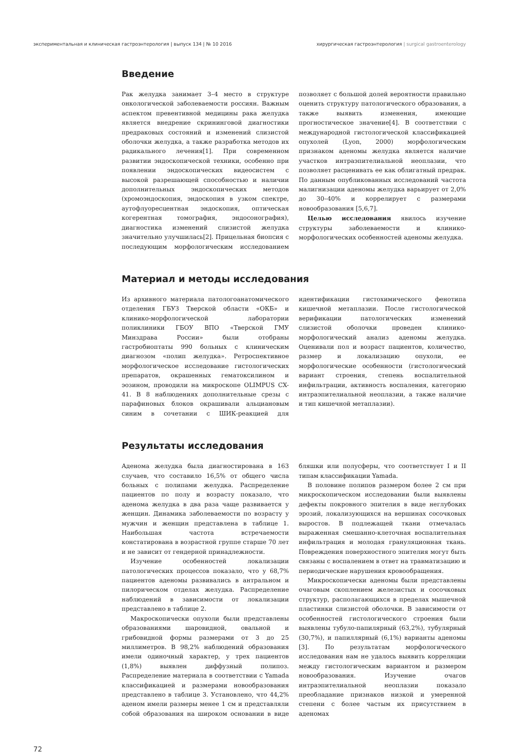экспериментальная и клиническая гастроэнтерология | выпуск 134 | № 10 2016 хирургическая гастроэнтерология | surgical gastroenterology
Введение
Рак желудка занимает 3–4 место в структуре онкологической заболеваемости россиян. Важным аспектом превентивной медицины рака желудка является внедрение скрининговой диагностики предраковых состояний и изменений слизистой оболочки желудка, а также разработка методов их радикального лечения[1]. При современном развитии эндоскопической техники, особенно при появлении эндоскопических видеосистем с высокой разрешающей способностью и наличии дополнительных эндоскопических методов (хромоэндоскопия, эндоскопия в узком спектре, аутофлуоресцентная эндоскопия, оптическая когерентная томография, эндосонография), диагностика изменений слизистой желудка значительно улучшилась[2]. Прицельная биопсия с последующим морфологическим исследованием позволяет с большой долей вероятности правильно оценить структуру патологического образования, а также выявить изменения, имеющие прогностическое значение[4]. В соответствии с международной гистологической классификацией опухолей (Lyon, 2000) морфологическим признаком аденомы желудка является наличие участков интраэпителиальной неоплазии, что позволяет расценивать ее как облигатный предрак. По данным опубликованных исследований частота малигнизации аденомы желудка варьирует от 2,0% до 30–40% и коррелирует с размерами новообразования [5,6,7].
Целью исследования явилось изучение структуры заболеваемости и клинико-морфологических особенностей аденомы желудка.
Материал и методы исследования
Из архивного материала патологоанатомического отделения ГБУЗ Тверской области «ОКБ» и клинико-морфологической лаборатории поликлиники ГБОУ ВПО «Тверской ГМУ Минздрава России» были отобраны гастробиоптаты 990 больных с клиническим диагнозом «полип желудка». Ретроспективное морфологическое исследование гистологических препаратов, окрашенных гематоксилином и эозином, проводили на микроскопе OLIMPUS CX-41. В 8 наблюдениях дополнительные срезы с парафиновых блоков окрашивали альциановым синим в сочетании с ШИК-реакцией для идентификации гистохимического фенотипа кишечной метаплазии. После гистологической верификации патологических изменений слизистой оболочки проведен клинико-морфологический анализ аденомы желудка. Оценивали пол и возраст пациентов, количество, размер и локализацию опухоли, ее морфологические особенности (гистологический вариант строения, степень воспалительной инфильтрации, активность воспаления, категорию интраэпителиальной неоплазии, а также наличие и тип кишечной метаплазии).
Результаты исследования
Аденома желудка была диагностирована в 163 случаев, что составило 16,5% от общего числа больных с полипами желудка. Распределение пациентов по полу и возрасту показало, что аденома желудка в два раза чаще развивается у женщин. Динамика заболеваемости по возрасту у мужчин и женщин представлена в таблице 1. Наибольшая частота встречаемости констатирована в возрастной группе старше 70 лет и не зависит от гендерной принадлежности.
Изучение особенностей локализации патологических процессов показало, что у 68,7% пациентов аденомы развивались в антральном и пилорическом отделах желудка. Распределение наблюдений в зависимости от локализации представлено в таблице 2.
Макроскопически опухоли были представлены образованиями шаровидной, овальной и грибовидной формы размерами от 3 до 25 миллиметров. В 98,2% наблюдений образования имели одиночный характер, у трех пациентов (1,8%) выявлен диффузный полипоз. Распределение материала в соответствии с Yamada классификацией и размерами новообразования представлено в таблице 3. Установлено, что 44,2% аденом имели размеры менее 1 см и представляли собой образования на широком основании в виде бляшки или полусферы, что соответствует I и II типам классификации Yamada.
В половине полипов размером более 2 см при микроскопическом исследовании были выявлены дефекты покровного эпителия в виде неглубоких эрозий, локализующихся на вершинах сосочковых выростов. В подлежащей ткани отмечалась выраженная смешанно-клеточная воспалительная инфильтрация и молодая грануляционная ткань. Повреждения поверхностного эпителия могут быть связаны с воспалением в ответ на травматизацию и периодические нарушения кровообращения.
Микроскопически аденомы были представлены очаговым скоплением железистых и сосочковых структур, располагающихся в пределах мышечной пластинки слизистой оболочки. В зависимости от особенностей гистологического строения были выявлены тубуло-папилярный (63,2%), тубулярный (30,7%), и папиллярный (6,1%) варианты аденомы [3]. По результатам морфологического исследования нам не удалось выявить корреляции между гистологическим вариантом и размером новообразования. Изучение очагов интраэпителиальной неоплазии показало преобладание признаков низкой и умеренной степени с более частым их присутствием в аденомах
72